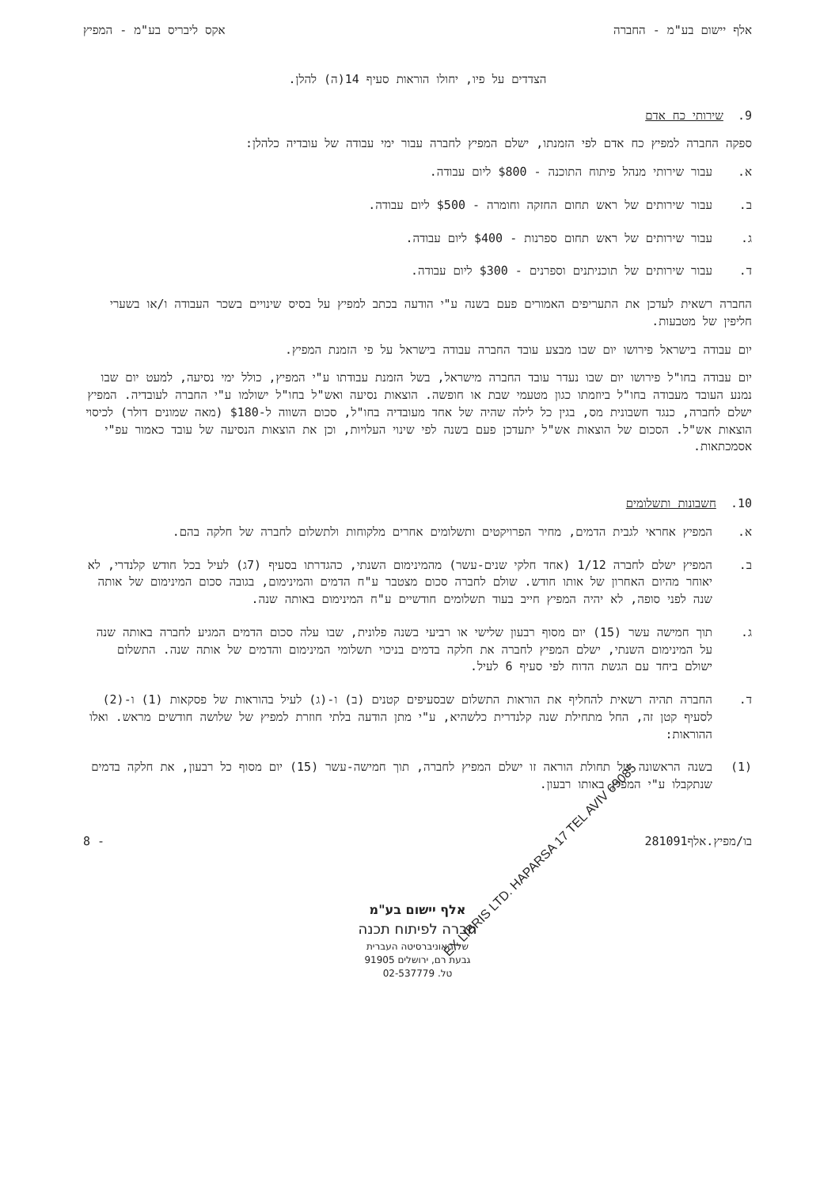אלף יישום בע"מ - החברה אקס ליבריס בע"מ - המפיץ
הצדדים על פיו, יחולו הוראות סעיף 14(ה) להלן.
9. שירותי כח אדם
ספקה החברה למפיץ כח אדם לפי הזמנתו, ישלם המפיץ לחברה עבור ימי עבודה של עובדיה כלהלן:
א. עבור שירותי מנהל פיתוח התוכנה - $800 ליום עבודה.
ב. עבור שירותים של ראש תחום החזקה וחומרה - $500 ליום עבודה.
ג. עבור שירותים של ראש תחום ספרנות - $400 ליום עבודה.
ד. עבור שירותים של תוכניתנים וספרנים - $300 ליום עבודה.
החברה רשאית לעדכן את התעריפים האמורים פעם בשנה ע"י הודעה בכתב למפיץ על בסיס שינויים בשכר העבודה ו/או בשערי חליפין של מטבעות.
יום עבודה בישראל פירושו יום שבו מבצע עובד החברה עבודה בישראל על פי הזמנת המפיץ.
יום עבודה בחו"ל פירושו יום שבו נעדר עובד החברה מישראל, בשל הזמנת עבודתו ע"י המפיץ, כולל ימי נסיעה, למעט יום שבו נמנע העובד מעבודה בחו"ל ביוזמתו כגון מטעמי שבת או חופשה. הוצאות נסיעה ואש"ל בחו"ל ישולמו ע"י החברה לעובדיה. המפיץ ישלם לחברה, כנגד חשבונית מס, בגין כל לילה שהיה של אחד מעובדיה בחו"ל, סכום השווה ל-$180 (מאה שמונים דולר) לכיסוי הוצאות אש"ל. הסכום של הוצאות אש"ל יתעדכן פעם בשנה לפי שינוי העלויות, וכן את הוצאות הנסיעה של עובד כאמור עפ"י אסמכתאות.
10. חשבונות ותשלומים
א. המפיץ אחראי לגבית הדמים, מחיר הפרויקטים ותשלומים אחרים מלקוחות ולתשלום לחברה של חלקה בהם.
ב. המפיץ ישלם לחברה 1/12 (אחד חלקי שנים-עשר) מהמינימום השנתי, כהגדרתו בסעיף (7ג) לעיל בכל חודש קלנדרי, לא יאוחר מהיום האחרון של אותו חודש. שולם לחברה סכום מצטבר ע"ח הדמים והמינימום, בגובה סכום המינימום של אותה שנה לפני סופה, לא יהיה המפיץ חייב בעוד תשלומים חודשיים ע"ח המינימום באותה שנה.
ג. תוך חמישה עשר (15) יום מסוף רבעון שלישי או רביעי בשנה פלונית, שבו עלה סכום הדמים המגיע לחברה באותה שנה על המינימום השנתי, ישלם המפיץ לחברה את חלקה בדמים בניכוי תשלומי המינימום והדמים של אותה שנה. התשלום ישולם ביחד עם הגשת הדוח לפי סעיף 6 לעיל.
ד. החברה תהיה רשאית להחליף את הוראות התשלום שבסעיפים קטנים (ב) ו-(ג) לעיל בהוראות של פסקאות (1) ו-(2) לסעיף קטן זה, החל מתחילת שנה קלנדרית כלשהיא, ע"י מתן הודעה בלתי חוזרת למפיץ של שלושה חודשים מראש. ואלו ההוראות:
(1) בשנה הראשונה של תחולת הוראה זו ישלם המפיץ לחברה, תוך חמישה-עשר (15) יום מסוף כל רבעון, את חלקה בדמים שנתקבלו ע"י המפיץ באותו רבעון.
בו/מפיץ.אלף281091 - 8
EX LIBRIS LTD. HAPARSA 17 TEL AVIV 69085
אלף יישום בע"מ
חברה לפיתוח תכנה
של האוניברסיטה העברית
גבעת רם, ירושלים 91905
טל. 02-537779